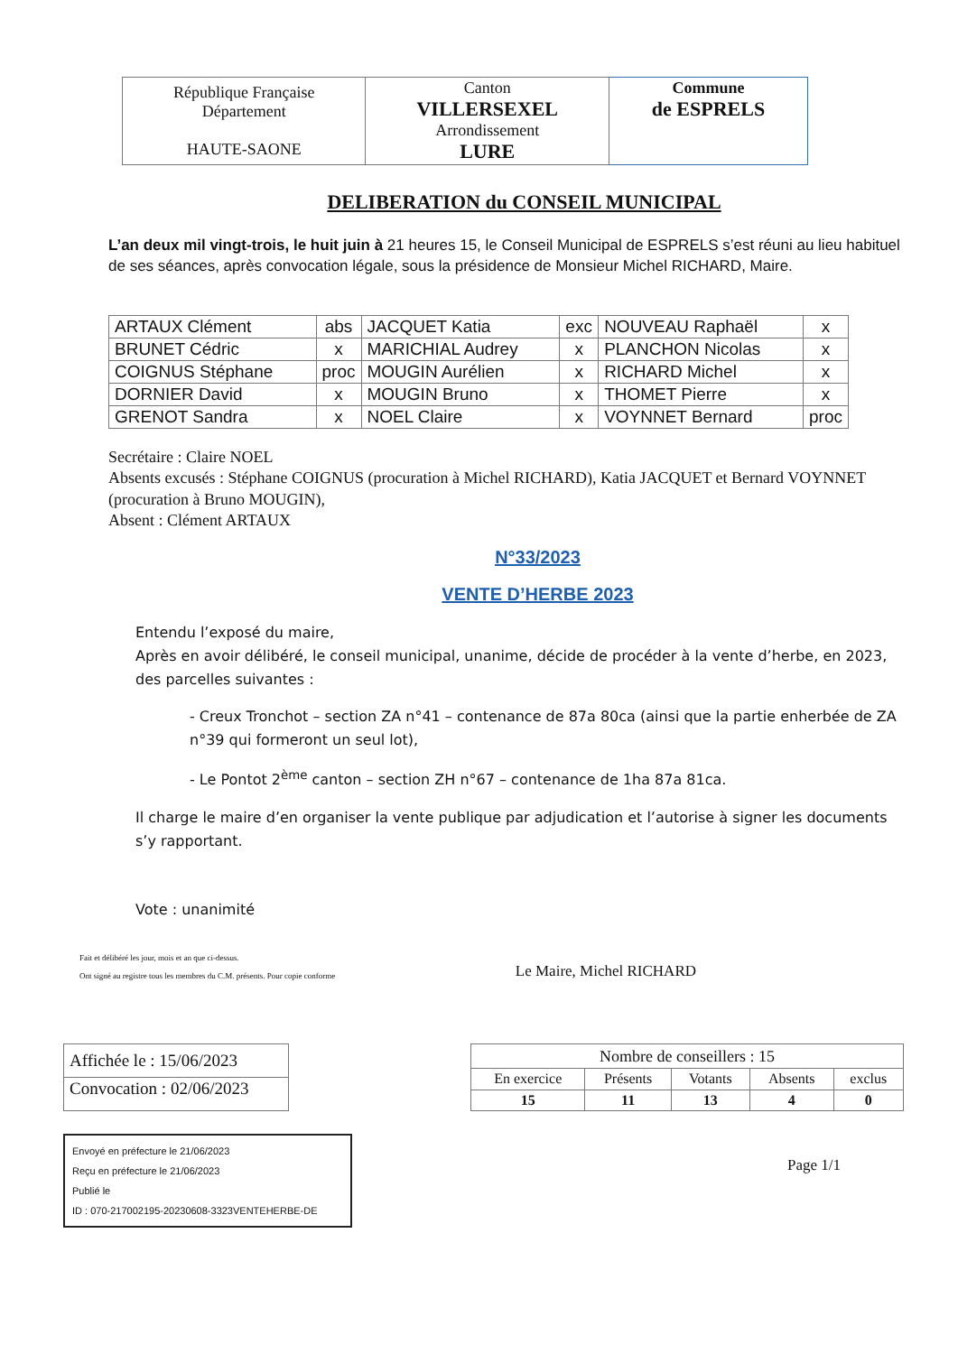| République Française Département HAUTE-SAONE | Canton VILLERSEXEL Arrondissement LURE | Commune de ESPRELS |
DELIBERATION du CONSEIL MUNICIPAL
L’an deux mil vingt-trois, le huit juin à 21 heures 15, le Conseil Municipal de ESPRELS s’est réuni au lieu habituel de ses séances, après convocation légale, sous la présidence de Monsieur Michel RICHARD, Maire.
| ARTAUX Clément | abs | JACQUET Katia | exc | NOUVEAU Raphaël | x |
| BRUNET Cédric | x | MARICHIAL Audrey | x | PLANCHON Nicolas | x |
| COIGNUS Stéphane | proc | MOUGIN Aurélien | x | RICHARD Michel | x |
| DORNIER David | x | MOUGIN Bruno | x | THOMET Pierre | x |
| GRENOT Sandra | x | NOEL Claire | x | VOYNNET Bernard | proc |
Secrétaire : Claire NOEL
Absents excusés : Stéphane COIGNUS (procuration à Michel RICHARD), Katia JACQUET et Bernard VOYNNET (procuration à Bruno MOUGIN),
Absent : Clément ARTAUX
N°33/2023
VENTE D’HERBE 2023
Entendu l’exposé du maire,
Après en avoir délibéré, le conseil municipal, unanime, décide de procéder à la vente d’herbe, en 2023, des parcelles suivantes :
- Creux Tronchot – section ZA n°41 – contenance de 87a 80ca (ainsi que la partie enherbée de ZA n°39 qui formeront un seul lot),
- Le Pontot 2<sup>ème</sup> canton – section ZH n°67 – contenance de 1ha 87a 81ca.
Il charge le maire d’en organiser la vente publique par adjudication et l’autorise à signer les documents s’y rapportant.
Vote : unanimité
Fait et délibéré les jour, mois et an que ci-dessus.
Ont signé au registre tous les membres du C.M. présents. Pour copie conforme
Le Maire, Michel RICHARD
| Affichée le : 15/06/2023 |
| Convocation : 02/06/2023 |
| Nombre de conseillers : 15 | | | | |
| En exercice | Présents | Votants | Absents | exclus |
| 15 | 11 | 13 | 4 | 0 |
Envoyé en préfecture le 21/06/2023
Reçu en préfecture le 21/06/2023
Publié le
ID : 070-217002195-20230608-3323VENTEHERBE-DE
Page 1/1